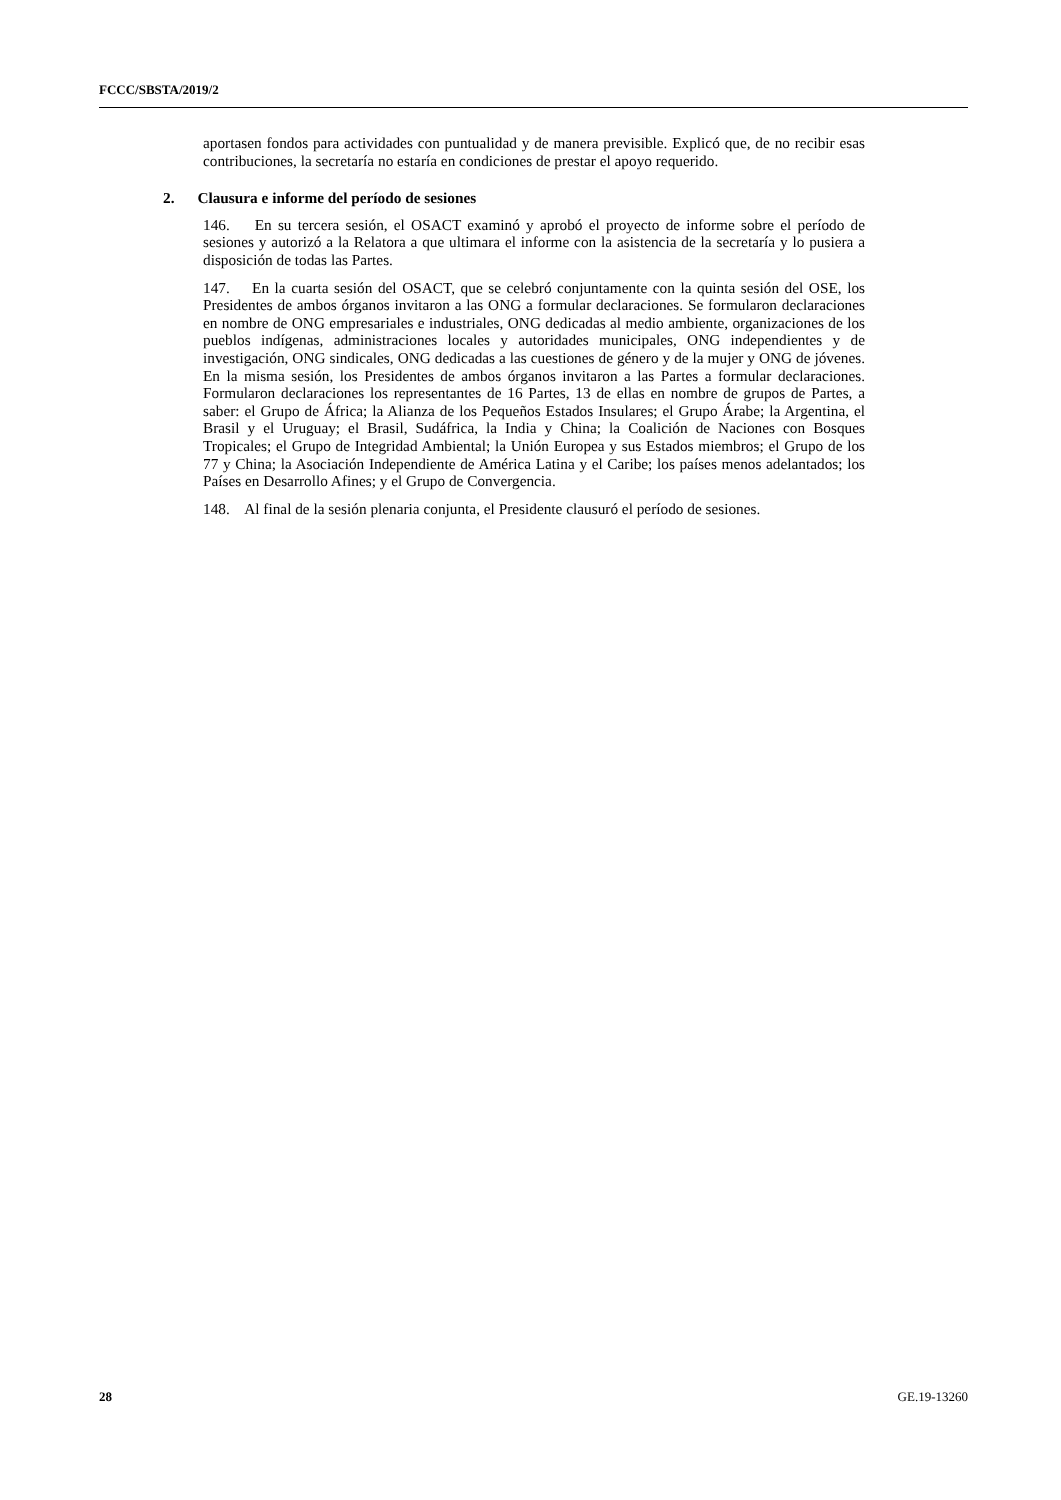FCCC/SBSTA/2019/2
aportasen fondos para actividades con puntualidad y de manera previsible. Explicó que, de no recibir esas contribuciones, la secretaría no estaría en condiciones de prestar el apoyo requerido.
2. Clausura e informe del período de sesiones
146. En su tercera sesión, el OSACT examinó y aprobó el proyecto de informe sobre el período de sesiones y autorizó a la Relatora a que ultimara el informe con la asistencia de la secretaría y lo pusiera a disposición de todas las Partes.
147. En la cuarta sesión del OSACT, que se celebró conjuntamente con la quinta sesión del OSE, los Presidentes de ambos órganos invitaron a las ONG a formular declaraciones. Se formularon declaraciones en nombre de ONG empresariales e industriales, ONG dedicadas al medio ambiente, organizaciones de los pueblos indígenas, administraciones locales y autoridades municipales, ONG independientes y de investigación, ONG sindicales, ONG dedicadas a las cuestiones de género y de la mujer y ONG de jóvenes. En la misma sesión, los Presidentes de ambos órganos invitaron a las Partes a formular declaraciones. Formularon declaraciones los representantes de 16 Partes, 13 de ellas en nombre de grupos de Partes, a saber: el Grupo de África; la Alianza de los Pequeños Estados Insulares; el Grupo Árabe; la Argentina, el Brasil y el Uruguay; el Brasil, Sudáfrica, la India y China; la Coalición de Naciones con Bosques Tropicales; el Grupo de Integridad Ambiental; la Unión Europea y sus Estados miembros; el Grupo de los 77 y China; la Asociación Independiente de América Latina y el Caribe; los países menos adelantados; los Países en Desarrollo Afines; y el Grupo de Convergencia.
148. Al final de la sesión plenaria conjunta, el Presidente clausuró el período de sesiones.
28 GE.19-13260